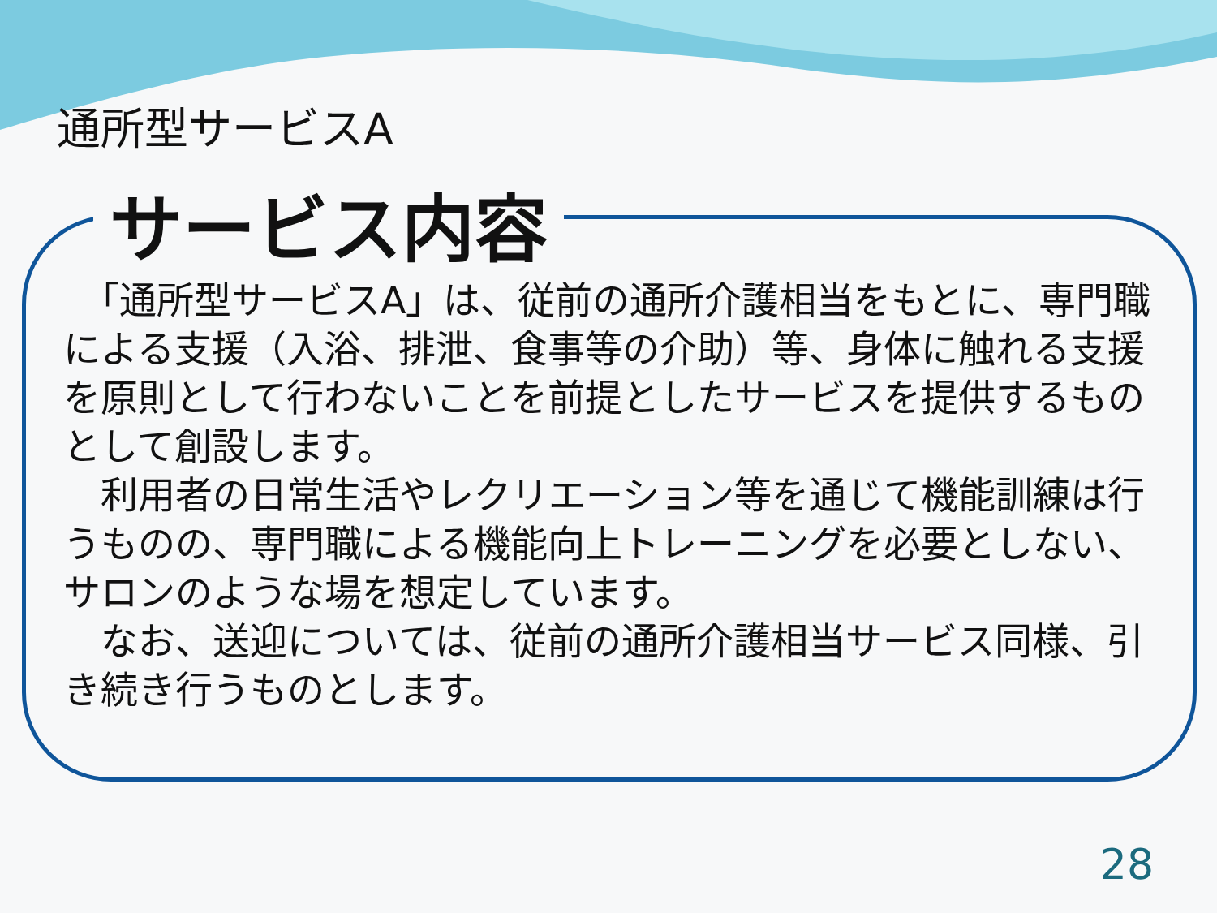通所型サービスA
サービス内容
　「通所型サービスA」は、従前の通所介護相当をもとに、専門職による支援（入浴、排泄、食事等の介助）等、身体に触れる支援を原則として行わないことを前提としたサービスを提供するものとして創設します。
　利用者の日常生活やレクリエーション等を通じて機能訓練は行うものの、専門職による機能向上トレーニングを必要としない、サロンのような場を想定しています。
　なお、送迎については、従前の通所介護相当サービス同様、引き続き行うものとします。
28